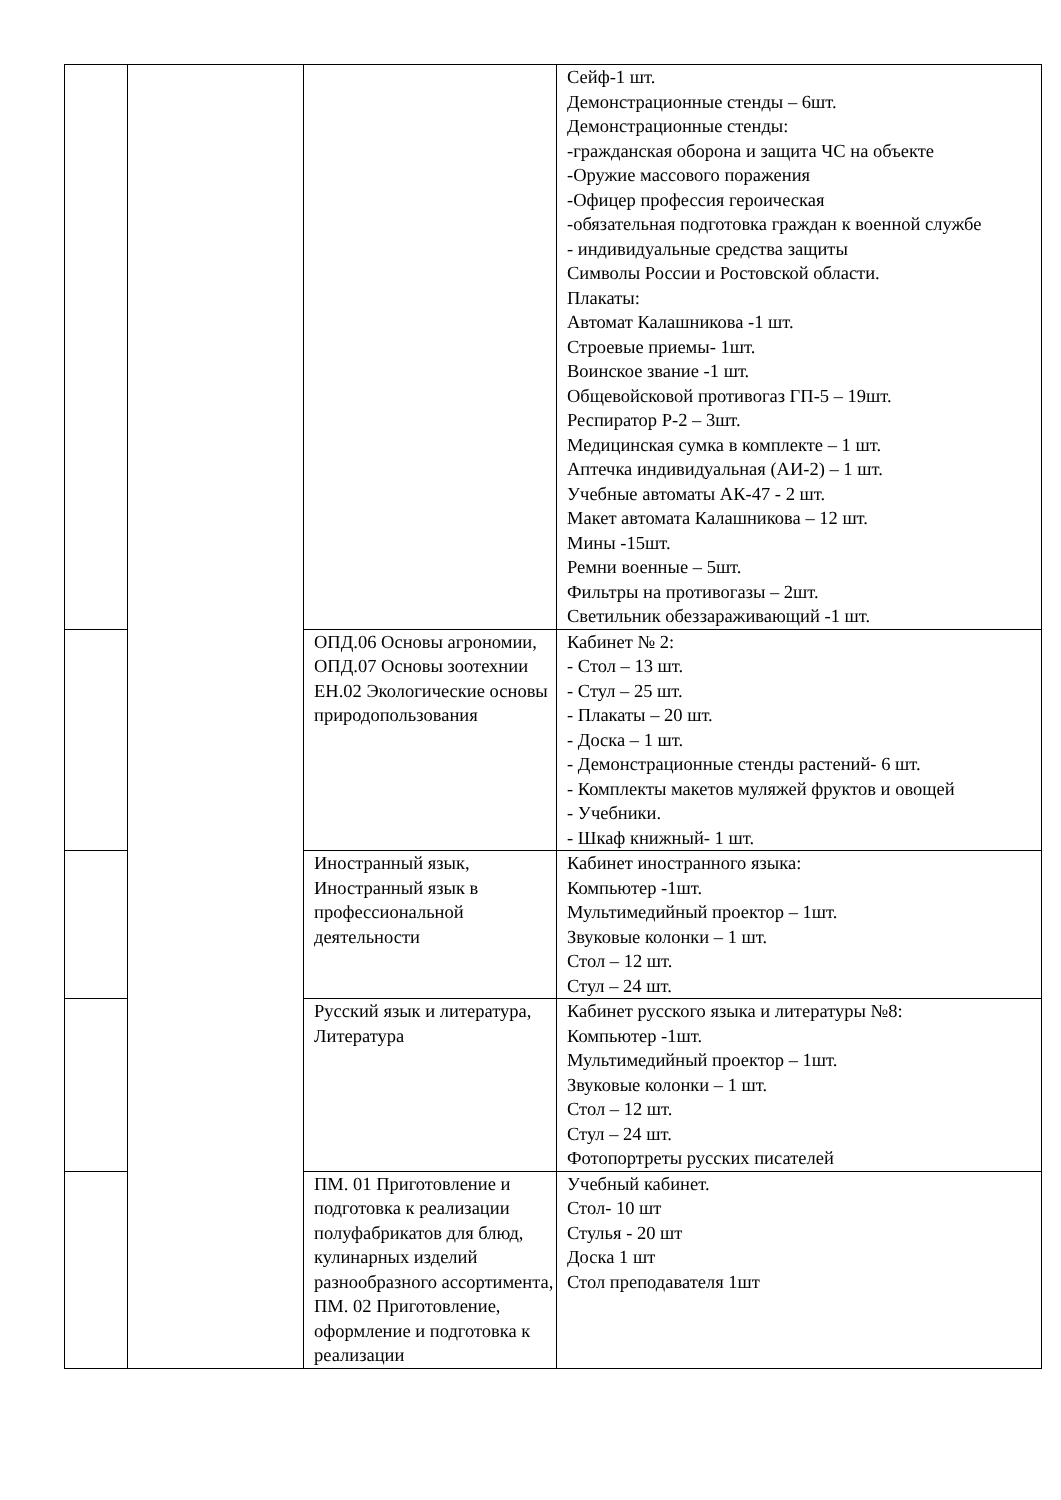| | | | Сейф-1 шт. Демонстрационные стенды – 6шт. Демонстрационные стенды: -гражданская оборона и защита ЧС на объекте -Оружие массового поражения -Офицер профессия героическая -обязательная подготовка граждан к военной службе - индивидуальные средства защиты Символы России и Ростовской области. Плакаты: Автомат Калашникова -1 шт. Строевые приемы- 1шт. Воинское звание -1 шт. Общевойсковой противогаз ГП-5 – 19шт. Респиратор Р-2 – 3шт. Медицинская сумка в комплекте – 1 шт. Аптечка индивидуальная (АИ-2) – 1 шт. Учебные автоматы АК-47 - 2 шт. Макет автомата Калашникова – 12 шт. Мины -15шт. Ремни военные – 5шт. Фильтры на противогазы – 2шт. Светильник обеззараживающий -1 шт. |
| | | ОПД.06 Основы агрономии, ОПД.07 Основы зоотехнии ЕН.02 Экологические основы природопользования | Кабинет № 2: - Стол – 13 шт. - Стул – 25 шт. - Плакаты – 20 шт. - Доска – 1 шт. - Демонстрационные стенды растений- 6 шт. - Комплекты макетов муляжей фруктов и овощей - Учебники. - Шкаф книжный- 1 шт. |
| | | Иностранный язык, Иностранный язык в профессиональной деятельности | Кабинет иностранного языка: Компьютер -1шт. Мультимедийный проектор – 1шт. Звуковые колонки – 1 шт. Стол – 12 шт. Стул – 24 шт. |
| | | Русский язык и литература, Литература | Кабинет русского языка и литературы №8: Компьютер -1шт. Мультимедийный проектор – 1шт. Звуковые колонки – 1 шт. Стол – 12 шт. Стул – 24 шт. Фотопортреты русских писателей |
| | | ПМ. 01 Приготовление и подготовка к реализации полуфабрикатов для блюд, кулинарных изделий разнообразного ассортимента, ПМ. 02 Приготовление, оформление и подготовка к реализации | Учебный кабинет. Стол- 10 шт Стулья - 20 шт Доска 1 шт Стол преподавателя 1шт |